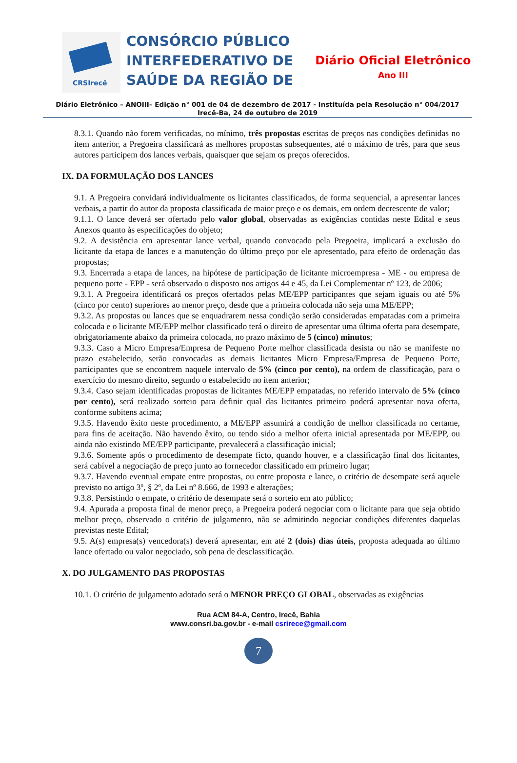CRSIrecê
CONSÓRCIO PÚBLICO
INTERFEDERATIVO DE
SAÚDE DA REGIÃO DE
Diário Oficial Eletrônico
Ano III
Diário Eletrônico – ANOIII– Edição n° 001 de 04 de dezembro de 2017 - Instituída pela Resolução n° 004/2017
Irecê-Ba, 24 de outubro de 2019
8.3.1. Quando não forem verificadas, no mínimo, três propostas escritas de preços nas condições definidas no item anterior, a Pregoeira classificará as melhores propostas subsequentes, até o máximo de três, para que seus autores participem dos lances verbais, quaisquer que sejam os preços oferecidos.
IX. DA FORMULAÇÃO DOS LANCES
9.1. A Pregoeira convidará individualmente os licitantes classificados, de forma sequencial, a apresentar lances verbais, a partir do autor da proposta classificada de maior preço e os demais, em ordem decrescente de valor;
9.1.1. O lance deverá ser ofertado pelo valor global, observadas as exigências contidas neste Edital e seus Anexos quanto às especificações do objeto;
9.2. A desistência em apresentar lance verbal, quando convocado pela Pregoeira, implicará a exclusão do licitante da etapa de lances e a manutenção do último preço por ele apresentado, para efeito de ordenação das propostas;
9.3. Encerrada a etapa de lances, na hipótese de participação de licitante microempresa - ME - ou empresa de pequeno porte - EPP - será observado o disposto nos artigos 44 e 45, da Lei Complementar nº 123, de 2006;
9.3.1. A Pregoeira identificará os preços ofertados pelas ME/EPP participantes que sejam iguais ou até 5% (cinco por cento) superiores ao menor preço, desde que a primeira colocada não seja uma ME/EPP;
9.3.2. As propostas ou lances que se enquadrarem nessa condição serão consideradas empatadas com a primeira colocada e o licitante ME/EPP melhor classificado terá o direito de apresentar uma última oferta para desempate, obrigatoriamente abaixo da primeira colocada, no prazo máximo de 5 (cinco) minutos;
9.3.3. Caso a Micro Empresa/Empresa de Pequeno Porte melhor classificada desista ou não se manifeste no prazo estabelecido, serão convocadas as demais licitantes Micro Empresa/Empresa de Pequeno Porte, participantes que se encontrem naquele intervalo de 5% (cinco por cento), na ordem de classificação, para o exercício do mesmo direito, segundo o estabelecido no item anterior;
9.3.4. Caso sejam identificadas propostas de licitantes ME/EPP empatadas, no referido intervalo de 5% (cinco por cento), será realizado sorteio para definir qual das licitantes primeiro poderá apresentar nova oferta, conforme subitens acima;
9.3.5. Havendo êxito neste procedimento, a ME/EPP assumirá a condição de melhor classificada no certame, para fins de aceitação. Não havendo êxito, ou tendo sido a melhor oferta inicial apresentada por ME/EPP, ou ainda não existindo ME/EPP participante, prevalecerá a classificação inicial;
9.3.6. Somente após o procedimento de desempate ficto, quando houver, e a classificação final dos licitantes, será cabível a negociação de preço junto ao fornecedor classificado em primeiro lugar;
9.3.7. Havendo eventual empate entre propostas, ou entre proposta e lance, o critério de desempate será aquele previsto no artigo 3º, § 2º, da Lei nº 8.666, de 1993 e alterações;
9.3.8. Persistindo o empate, o critério de desempate será o sorteio em ato público;
9.4. Apurada a proposta final de menor preço, a Pregoeira poderá negociar com o licitante para que seja obtido melhor preço, observado o critério de julgamento, não se admitindo negociar condições diferentes daquelas previstas neste Edital;
9.5. A(s) empresa(s) vencedora(s) deverá apresentar, em até 2 (dois) dias úteis, proposta adequada ao último lance ofertado ou valor negociado, sob pena de desclassificação.
X. DO JULGAMENTO DAS PROPOSTAS
10.1. O critério de julgamento adotado será o MENOR PREÇO GLOBAL, observadas as exigências
Rua ACM 84-A, Centro, Irecê, Bahia
www.consri.ba.gov.br - e-mail csrirece@gmail.com
7